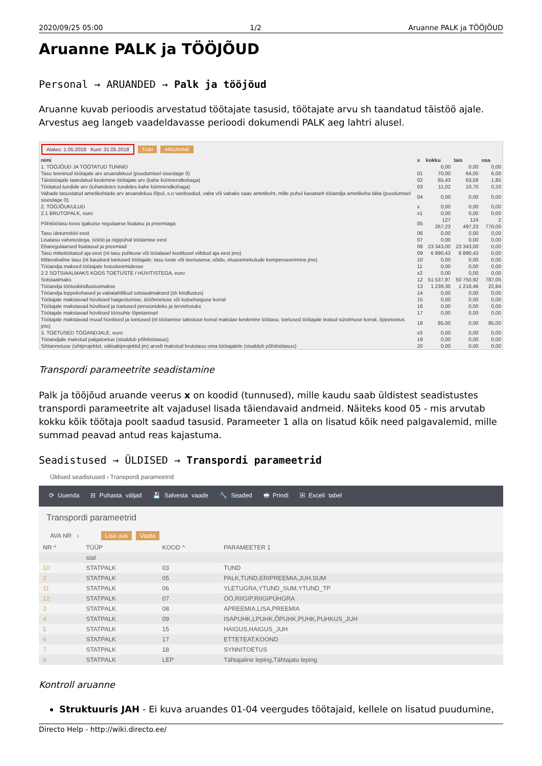2020/09/25 05:00 1/2 Aruanne PALK ja TÖÖJÕUD
Aruanne PALK ja TÖÖJÕUD
Personal → ARUANDED → Palk ja tööjõud
Aruanne kuvab perioodis arvestatud töötajate tasusid, töötajate arvu sh taandatud täistöö ajale. Arvestus aeg langeb vaadeldavasse perioodi dokumendi PALK aeg lahtri alusel.
Alates: 1.05.2018 Kuni: 31.05.2018 Trüki ARUANNE
| nimi | x | kokku | tais | osa |
| --- | --- | --- | --- | --- |
| 1. TÖÖJÕUD JA TÖÖTATUD TUNNID | | 0,00 | 0,00 | 0,00 |
| Tasu teeninud töötajate arv aruandekuul (puudumisel sisestage 0) | 01 | 70,00 | 64,00 | 6,00 |
| Täistööajale taandatud keskmine töötajate arv (kahe kümnendkohaga) | 02 | 65,43 | 63,58 | 1,85 |
| Töötatud tundide arv (tuhandetes tundides kahe kümnendkohaga) | 03 | 11,02 | 10,70 | 0,33 |
| Vabade tasustatud ametikohtade arv aruandekuu lõpul, s.o vastloodud, vaba või vabaks saav ametikoht, mille puhul kavatseb tööandja ametikoha täita (puudumisel sisestage 0). | 04 | 0,00 | 0,00 | 0,00 |
| 2. TÖÖJÕUKULUD | x | 0,00 | 0,00 | 0,00 |
| 2.1 BRUTOPALK, euro | x1 | 0,00 | 0,00 | 0,00 |
| Põhitöötasu koos igakuise regulaarse lisatasu ja preemiaga | 05 | 127 267,23 | 124 497,23 | 2 770,00 |
| Tasu ületunnitöö eest | 06 | 0,00 | 0,00 | 0,00 |
| Lisatasu vahetustega, öötöö ja riigipühal töötamise eest | 07 | 0,00 | 0,00 | 0,00 |
| Ebaregulaarsed lisatasud ja preemiad | 08 | 23 343,00 | 23 343,00 | 0,00 |
| Tasu mittetöötatud aja eest (nt tasu puhkuse või tööalasel koolitusel viibitud aja eest jms) | 09 | 6 890,43 | 6 890,43 | 0,00 |
| Mitterahaline tasu (nt kaudsed toetused töötajale; tasu toote või teenusena; sõidu, eluasemekulude kompenseerimine jms) | 10 | 0,00 | 0,00 | 0,00 |
| Tööandja maksed töötajate hoiuskeemidesse | 11 | 0,00 | 0,00 | 0,00 |
| 2.2 SOTSIAALMAKS KOOS TOETUSTE / HÜVITISTEGA, euro | x2 | 0,00 | 0,00 | 0,00 |
| Sotsiaalmaks | 12 | 51 537,97 | 50 750,92 | 787,05 |
| Tööandja töötuskindlustusmakse | 13 | 1 239,30 | 1 216,46 | 22,84 |
| Tööandja leppekohased ja vabatahtlikud sotsiaalmaksed (sh kindlustus) | 14 | 0,00 | 0,00 | 0,00 |
| Töötajale makstavad hüvitised haigestumise, tööõnnetuse või kutsehaiguse korral | 15 | 0,00 | 0,00 | 0,00 |
| Töötajale makstavad hüvitised ja toetused pensionideks ja tervishoiuks | 16 | 0,00 | 0,00 | 0,00 |
| Töötajale makstavad hüvitised töösuhte lõpetamisel | 17 | 0,00 | 0,00 | 0,00 |
| Töötajale makstavad muud hüvitised ja toetused (nt töötamise takistuse korral makstav keskmine töötasu, toetused töötajale teatud sündmuse korral, õppetoetus jms) | 18 | 85,00 | 0,00 | 85,00 |
| 3. TOETUSED TÖÖANDJALE, euro | x3 | 0,00 | 0,00 | 0,00 |
| Tööandjale makstud palgatoetus (sisaldub põhitöötasus) | 19 | 0,00 | 0,00 | 0,00 |
| Sihtannetuse (sihtprojektid, välisabiprojektid jm) arvelt makstud brutotasu oma töötajatele (sisaldub põhitöötasus) | 20 | 0,00 | 0,00 | 0,00 |
Transpordi parameetrite seadistamine
Palk ja tööjõud aruande veerus x on koodid (tunnused), mille kaudu saab üldistest seadistustes transpordi parameetrite alt vajadusel lisada täiendavaid andmeid. Näiteks kood 05 - mis arvutab kokku kõik töötaja poolt saadud tasusid. Parameeter 1 alla on lisatud kõik need palgavalemid, mille summad peavad antud reas kajastuma.
Seadistused → ÜLDISED → Transpordi parameetrid
Üldised seadistused › Transpordi parameetrid
⟳ Uuenda ⊟ Puhasta väljad 💾 Salvesta vaade 🔧 Seaded 🖶 Prindi ▣ Exceli tabel
Transpordi parameetrid
AVA NR › Lisa uus Vaata
| NR ^ | TÜÜP | KOOD ^ | PARAMEETER 1 |
| --- | --- | --- | --- |
| | stat | | |
| 10 | STATPALK | 03 | TUND |
| 2 | STATPALK | 05 | PALK,TUND,ERIPREEMIA,JUH,SUM |
| 11 | STATPALK | 06 | YLETUGRA,YTUND_SUM,YTUND_TP |
| 12 | STATPALK | 07 | ÖÖ,RIIGIP,RIIGIPÜHGRA |
| 3 | STATPALK | 08 | APREEMIA,LISA,PREEMIA |
| 4 | STATPALK | 09 | ISAPUHK,LPUHK,ÕPUHK,PUHK,PUHKUS_JUH |
| 5 | STATPALK | 15 | HAIGUS,HAIGUS_JUH |
| 6 | STATPALK | 17 | ETTETEAT,KOOND |
| 7 | STATPALK | 18 | SYNNITOETUS |
| 8 | STATPALK | LEP | Tähtajaline leping,Tähtajatu leping |
Kontroll aruanne
Struktuuris JAH - Ei kuva aruandes 01-04 veergudes töötajaid, kellele on lisatud puudumine,
Directo Help - http://wiki.directo.ee/